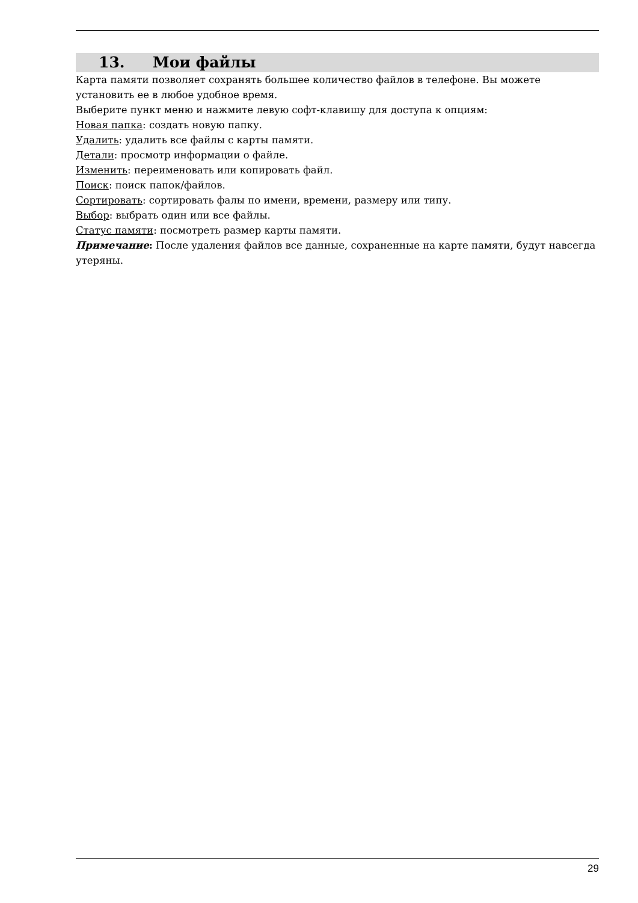13. Мои файлы
Карта памяти позволяет сохранять большее количество файлов в телефоне. Вы можете установить ее в любое удобное время.
Выберите пункт меню и нажмите левую софт-клавишу для доступа к опциям:
Новая папка: создать новую папку.
Удалить: удалить все файлы с карты памяти.
Детали: просмотр информации о файле.
Изменить: переименовать или копировать файл.
Поиск: поиск папок/файлов.
Сортировать: сортировать фалы по имени, времени, размеру или типу.
Выбор: выбрать один или все файлы.
Статус памяти: посмотреть размер карты памяти.
Примечание: После удаления файлов все данные, сохраненные на карте памяти, будут навсегда утеряны.
29